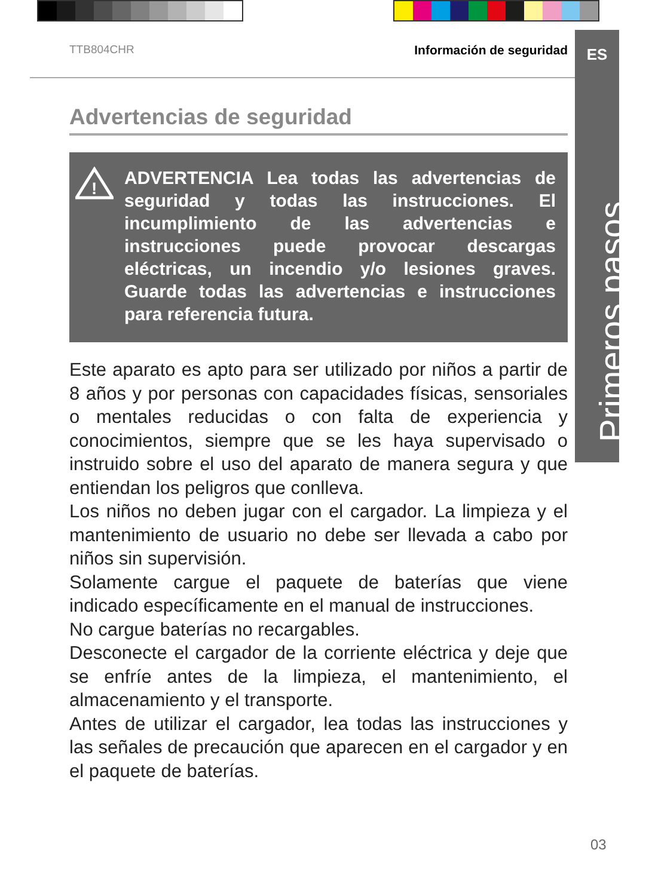TTB804CHR Información de seguridad
ES
Primeros pasos...
Advertencias de seguridad
!
ADVERTENCIA Lea todas las advertencias de seguridad y todas las instrucciones. El incumplimiento de las advertencias e instrucciones puede provocar descargas eléctricas, un incendio y/o lesiones graves. Guarde todas las advertencias e instrucciones para referencia futura.
Este aparato es apto para ser utilizado por niños a partir de 8 años y por personas con capacidades físicas, sensoriales o mentales reducidas o con falta de experiencia y conocimientos, siempre que se les haya supervisado o instruido sobre el uso del aparato de manera segura y que entiendan los peligros que conlleva.
Los niños no deben jugar con el cargador. La limpieza y el mantenimiento de usuario no debe ser llevada a cabo por niños sin supervisión.
Solamente cargue el paquete de baterías que viene indicado específicamente en el manual de instrucciones.
No cargue baterías no recargables.
Desconecte el cargador de la corriente eléctrica y deje que se enfríe antes de la limpieza, el mantenimiento, el almacenamiento y el transporte.
Antes de utilizar el cargador, lea todas las instrucciones y las señales de precaución que aparecen en el cargador y en el paquete de baterías.
03